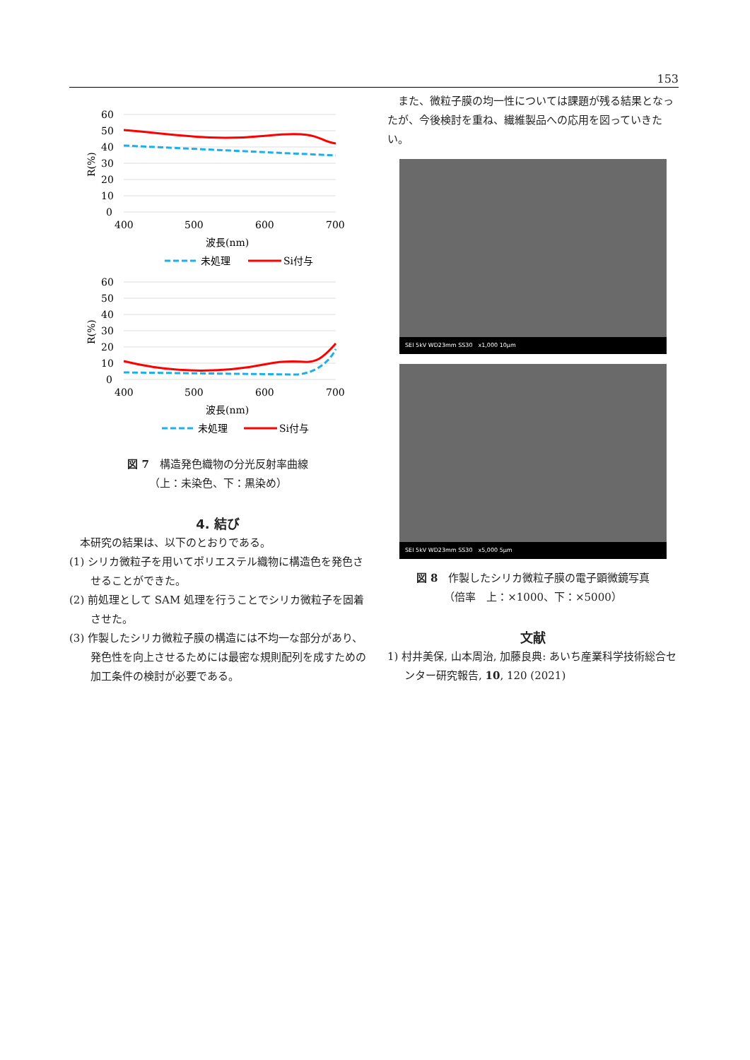153
60
50
40
30
20
10
0
400
500
600
700
波長(nm)
未処理
Si付与
R(%)
60
50
40
30
20
10
0
400
500
600
700
波長(nm)
未処理
Si付与
R(%)
図 7　構造発色織物の分光反射率曲線
（上：未染色、下：黒染め）
4. 結び
　本研究の結果は、以下のとおりである。
(1) シリカ微粒子を用いてポリエステル織物に構造色を発色させることができた。
(2) 前処理として SAM 処理を行うことでシリカ微粒子を固着させた。
(3) 作製したシリカ微粒子膜の構造には不均一な部分があり、発色性を向上させるためには最密な規則配列を成すための加工条件の検討が必要である。
　また、微粒子膜の均一性については課題が残る結果となったが、今後検討を重ね、繊維製品への応用を図っていきたい。
SEI 5kV WD23mm SS30　x1,000 10μm
SEI 5kV WD23mm SS30　x5,000 5μm
図 8　作製したシリカ微粒子膜の電子顕微鏡写真
（倍率　上：×1000、下：×5000）
文献
1) 村井美保, 山本周治, 加藤良典: あいち産業科学技術総合センター研究報告, 10, 120 (2021)